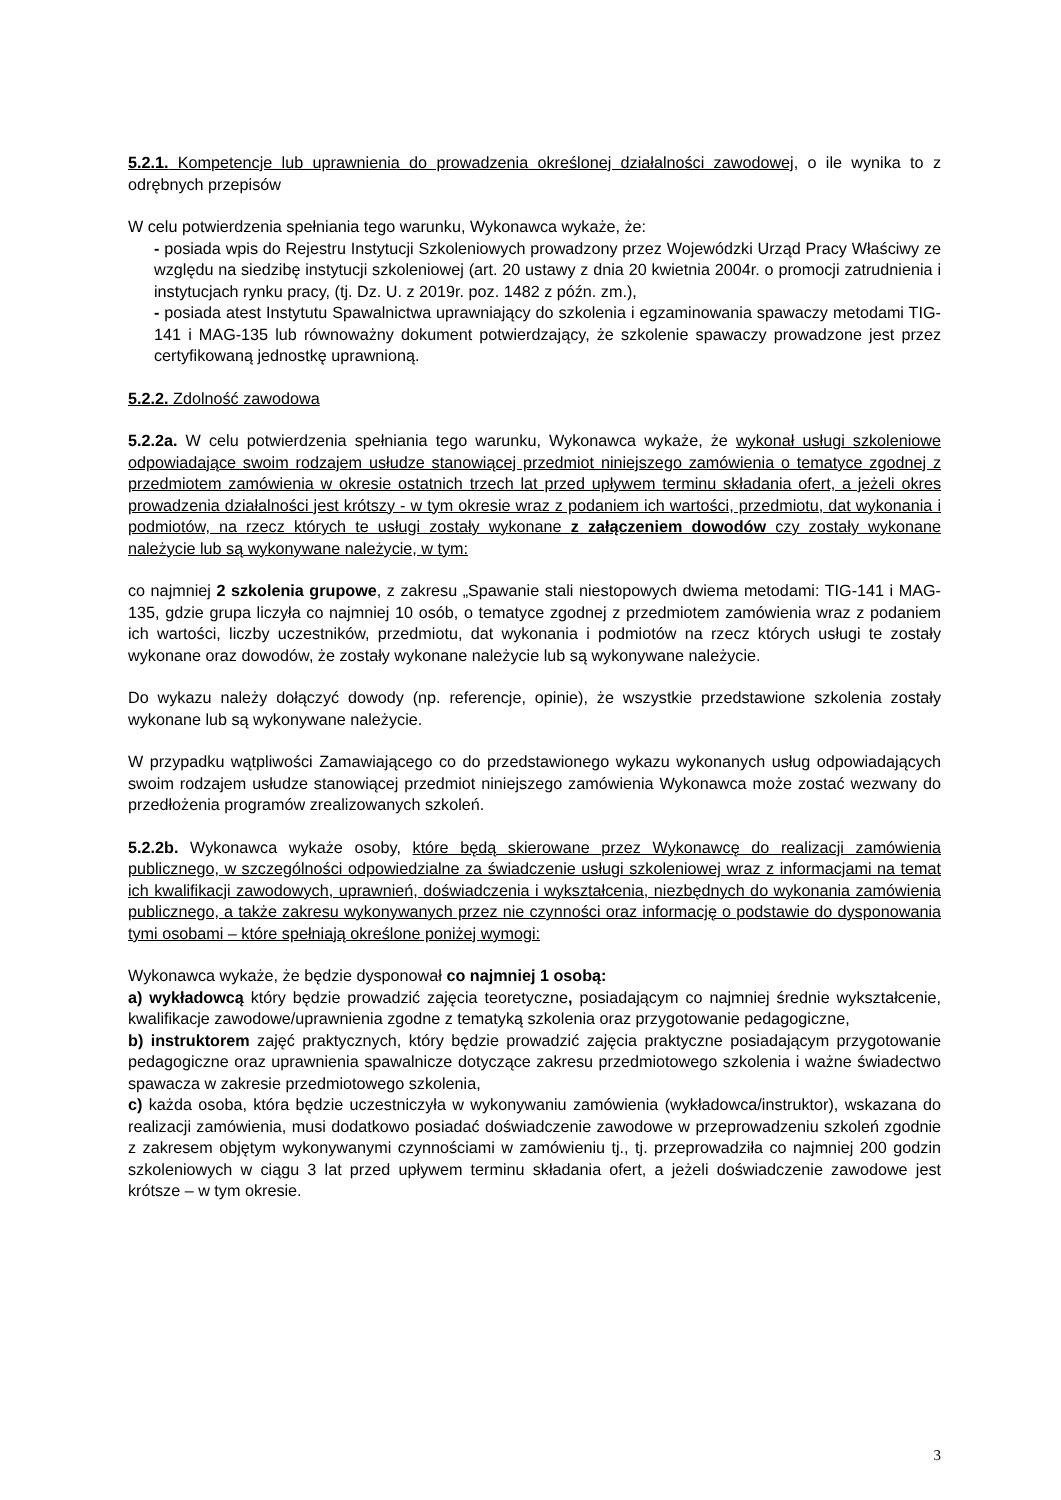5.2.1. Kompetencje lub uprawnienia do prowadzenia określonej działalności zawodowej, o ile wynika to z odrębnych przepisów
W celu potwierdzenia spełniania tego warunku, Wykonawca wykaże, że:
- posiada wpis do Rejestru Instytucji Szkoleniowych prowadzony przez Wojewódzki Urząd Pracy Właściwy ze względu na siedzibę instytucji szkoleniowej (art. 20 ustawy z dnia 20 kwietnia 2004r. o promocji zatrudnienia i instytucjach rynku pracy, (tj. Dz. U. z 2019r. poz. 1482 z późn. zm.),
- posiada atest Instytutu Spawalnictwa uprawniający do szkolenia i egzaminowania spawaczy metodami TIG-141 i MAG-135 lub równoważny dokument potwierdzający, że szkolenie spawaczy prowadzone jest przez certyfikowaną jednostkę uprawnioną.
5.2.2. Zdolność zawodowa
5.2.2a. W celu potwierdzenia spełniania tego warunku, Wykonawca wykaże, że wykonał usługi szkoleniowe odpowiadające swoim rodzajem usłudze stanowiącej przedmiot niniejszego zamówienia o tematyce zgodnej z przedmiotem zamówienia w okresie ostatnich trzech lat przed upływem terminu składania ofert, a jeżeli okres prowadzenia działalności jest krótszy - w tym okresie wraz z podaniem ich wartości, przedmiotu, dat wykonania i podmiotów, na rzecz których te usługi zostały wykonane z załączeniem dowodów czy zostały wykonane należycie lub są wykonywane należycie, w tym:
co najmniej 2 szkolenia grupowe, z zakresu „Spawanie stali niestopowych dwiema metodami: TIG-141 i MAG-135, gdzie grupa liczyła co najmniej 10 osób, o tematyce zgodnej z przedmiotem zamówienia wraz z podaniem ich wartości, liczby uczestników, przedmiotu, dat wykonania i podmiotów na rzecz których usługi te zostały wykonane oraz dowodów, że zostały wykonane należycie lub są wykonywane należycie.
Do wykazu należy dołączyć dowody (np. referencje, opinie), że wszystkie przedstawione szkolenia zostały wykonane lub są wykonywane należycie.
W przypadku wątpliwości Zamawiającego co do przedstawionego wykazu wykonanych usług odpowiadających swoim rodzajem usłudze stanowiącej przedmiot niniejszego zamówienia Wykonawca może zostać wezwany do przedłożenia programów zrealizowanych szkoleń.
5.2.2b. Wykonawca wykaże osoby, które będą skierowane przez Wykonawcę do realizacji zamówienia publicznego, w szczególności odpowiedzialne za świadczenie usługi szkoleniowej wraz z informacjami na temat ich kwalifikacji zawodowych, uprawnień, doświadczenia i wykształcenia, niezbędnych do wykonania zamówienia publicznego, a także zakresu wykonywanych przez nie czynności oraz informację o podstawie do dysponowania tymi osobami – które spełniają określone poniżej wymogi:
Wykonawca wykaże, że będzie dysponował co najmniej 1 osobą:
a) wykładowcą który będzie prowadzić zajęcia teoretyczne, posiadającym co najmniej średnie wykształcenie, kwalifikacje zawodowe/uprawnienia zgodne z tematyką szkolenia oraz przygotowanie pedagogiczne,
b) instruktorem zajęć praktycznych, który będzie prowadzić zajęcia praktyczne posiadającym przygotowanie pedagogiczne oraz uprawnienia spawalnicze dotyczące zakresu przedmiotowego szkolenia i ważne świadectwo spawacza w zakresie przedmiotowego szkolenia,
c) każda osoba, która będzie uczestniczyła w wykonywaniu zamówienia (wykładowca/instruktor), wskazana do realizacji zamówienia, musi dodatkowo posiadać doświadczenie zawodowe w przeprowadzeniu szkoleń zgodnie z zakresem objętym wykonywanymi czynnościami w zamówieniu tj., tj. przeprowadziła co najmniej 200 godzin szkoleniowych w ciągu 3 lat przed upływem terminu składania ofert, a jeżeli doświadczenie zawodowe jest krótsze – w tym okresie.
3